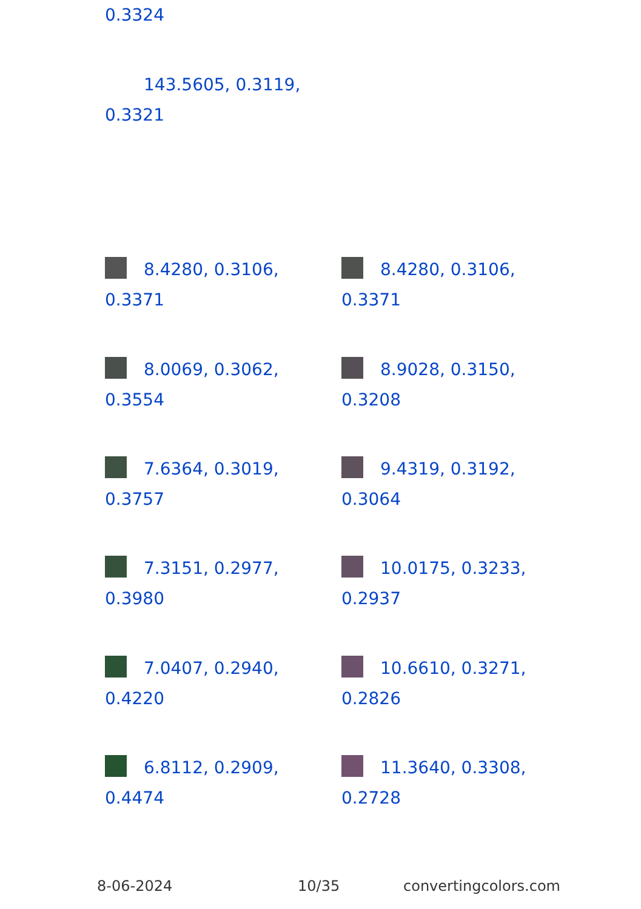0.3324
143.5605, 0.3119, 0.3321
8.4280, 0.3106, 0.3371
8.4280, 0.3106, 0.3371
8.0069, 0.3062, 0.3554
8.9028, 0.3150, 0.3208
7.6364, 0.3019, 0.3757
9.4319, 0.3192, 0.3064
7.3151, 0.2977, 0.3980
10.0175, 0.3233, 0.2937
7.0407, 0.2940, 0.4220
10.6610, 0.3271, 0.2826
6.8112, 0.2909, 0.4474
11.3640, 0.3308, 0.2728
8-06-2024 10/35 convertingcolors.com